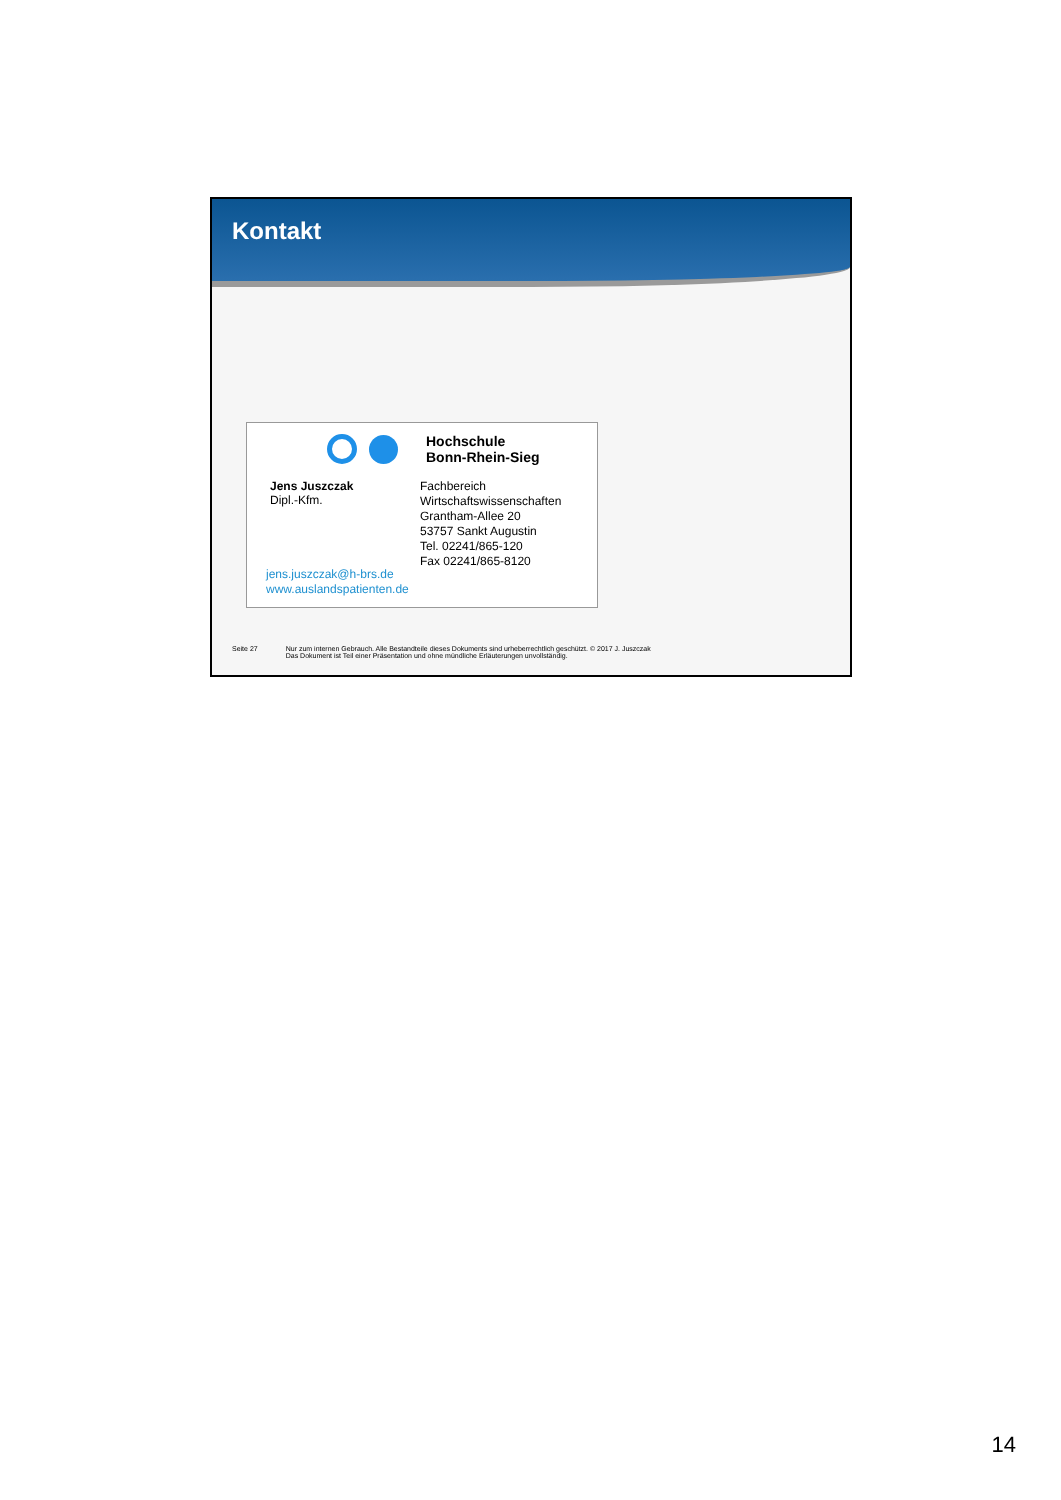Kontakt
Hochschule
Bonn-Rhein-Sieg
Jens Juszczak
Dipl.-Kfm.
Fachbereich
Wirtschaftswissenschaften
Grantham-Allee 20
53757 Sankt Augustin
Tel. 02241/865-120
Fax 02241/865-8120
jens.juszczak@h-brs.de
www.auslandspatienten.de
Seite 27 Nur zum internen Gebrauch. Alle Bestandteile dieses Dokuments sind urheberrechtlich geschützt. © 2017 J. Juszczak
Das Dokument ist Teil einer Präsentation und ohne mündliche Erläuterungen unvollständig.
14